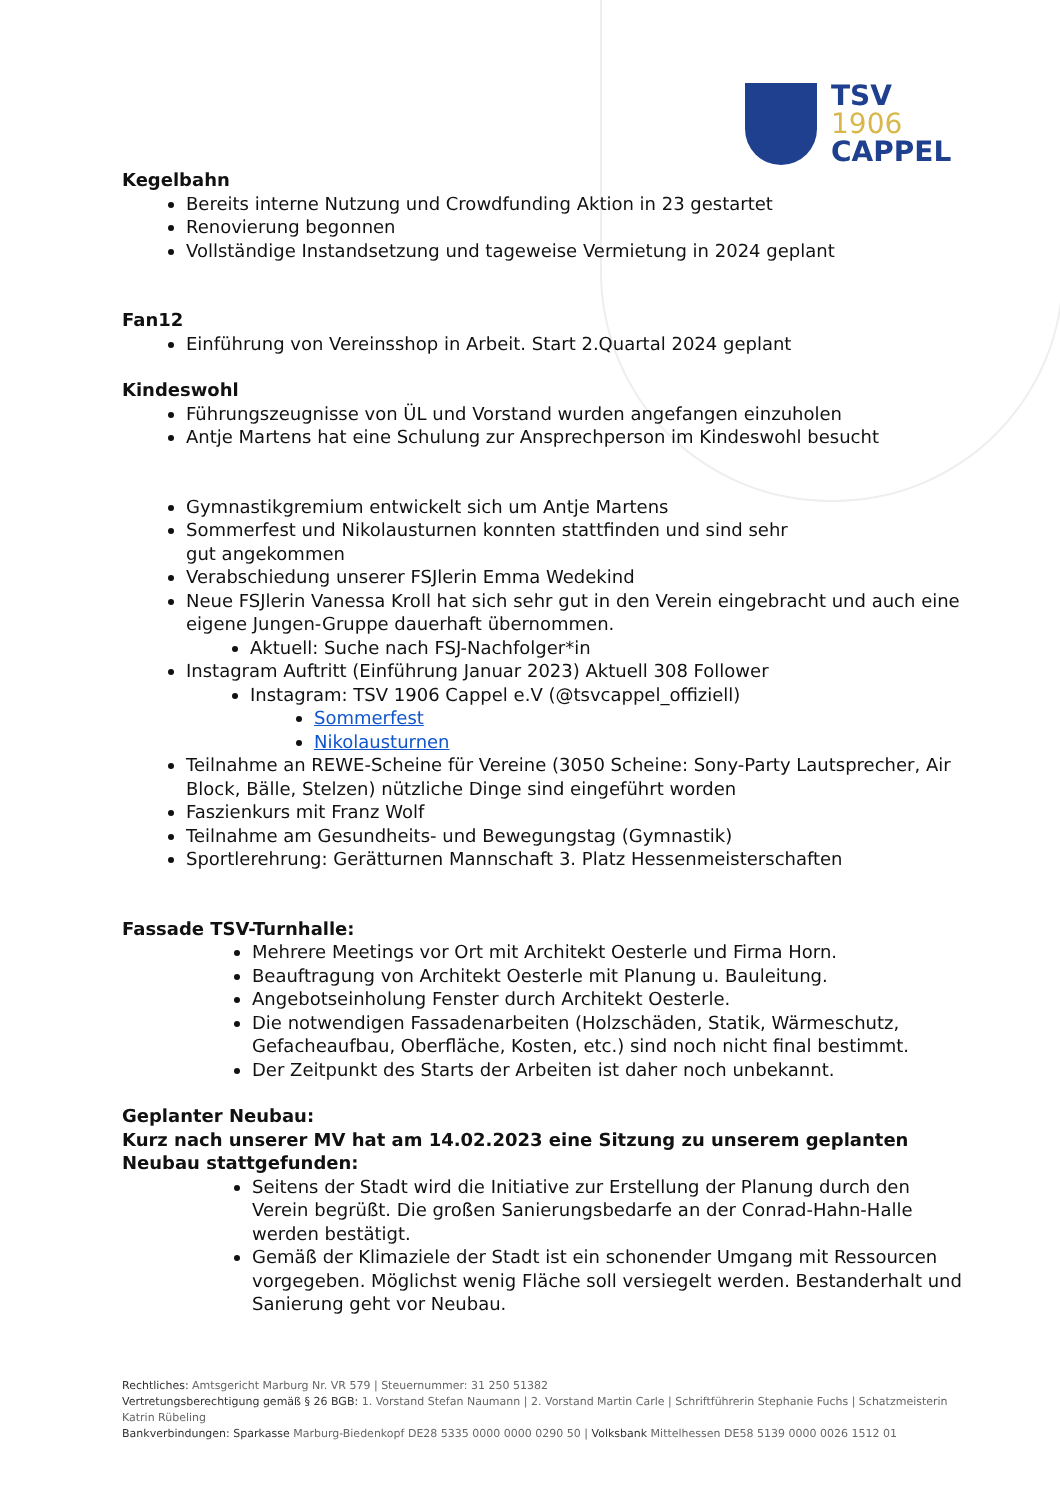TSV
1906
CAPPEL
Kegelbahn
Bereits interne Nutzung und Crowdfunding Aktion in 23 gestartet
Renovierung begonnen
Vollständige Instandsetzung und tageweise Vermietung in 2024 geplant
Fan12
Einführung von Vereinsshop in Arbeit. Start 2.Quartal 2024 geplant
Kindeswohl
Führungszeugnisse von ÜL und Vorstand wurden angefangen einzuholen
Antje Martens hat eine Schulung zur Ansprechperson im Kindeswohl besucht
Gymnastikgremium entwickelt sich um Antje Martens
Sommerfest und Nikolausturnen konnten stattfinden und sind sehr
gut angekommen
Verabschiedung unserer FSJlerin Emma Wedekind
Neue FSJlerin Vanessa Kroll hat sich sehr gut in den Verein eingebracht und auch eine eigene Jungen-Gruppe dauerhaft übernommen.
Aktuell: Suche nach FSJ-Nachfolger*in
Instagram Auftritt (Einführung Januar 2023) Aktuell 308 Follower
Instagram: TSV 1906 Cappel e.V (@tsvcappel_offiziell)
Sommerfest
Nikolausturnen
Teilnahme an REWE-Scheine für Vereine (3050 Scheine: Sony-Party Lautsprecher, Air Block, Bälle, Stelzen) nützliche Dinge sind eingeführt worden
Faszienkurs mit Franz Wolf
Teilnahme am Gesundheits- und Bewegungstag (Gymnastik)
Sportlerehrung: Gerätturnen Mannschaft 3. Platz Hessenmeisterschaften
Fassade TSV-Turnhalle:
Mehrere Meetings vor Ort mit Architekt Oesterle und Firma Horn.
Beauftragung von Architekt Oesterle mit Planung u. Bauleitung.
Angebotseinholung Fenster durch Architekt Oesterle.
Die notwendigen Fassadenarbeiten (Holzschäden, Statik, Wärmeschutz, Gefacheaufbau, Oberfläche, Kosten, etc.) sind noch nicht final bestimmt.
Der Zeitpunkt des Starts der Arbeiten ist daher noch unbekannt.
Geplanter Neubau:
Kurz nach unserer MV hat am 14.02.2023 eine Sitzung zu unserem geplanten Neubau stattgefunden:
Seitens der Stadt wird die Initiative zur Erstellung der Planung durch den Verein begrüßt. Die großen Sanierungsbedarfe an der Conrad-Hahn-Halle werden bestätigt.
Gemäß der Klimaziele der Stadt ist ein schonender Umgang mit Ressourcen vorgegeben. Möglichst wenig Fläche soll versiegelt werden. Bestanderhalt und Sanierung geht vor Neubau.
Rechtliches: Amtsgericht Marburg Nr. VR 579 | Steuernummer: 31 250 51382
Vertretungsberechtigung gemäß § 26 BGB: 1. Vorstand Stefan Naumann | 2. Vorstand Martin Carle | Schriftführerin Stephanie Fuchs | Schatzmeisterin Katrin Rübeling
Bankverbindungen: Sparkasse Marburg-Biedenkopf DE28 5335 0000 0000 0290 50 | Volksbank Mittelhessen DE58 5139 0000 0026 1512 01